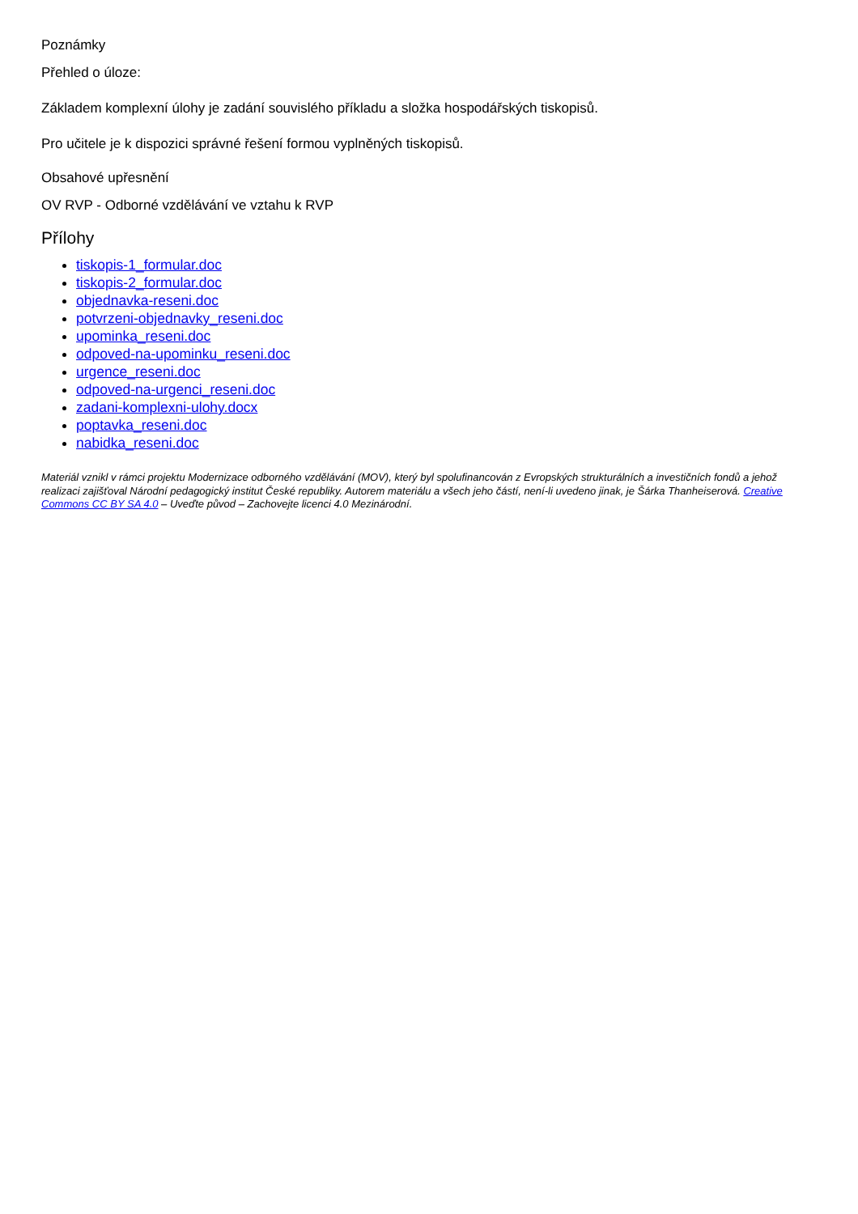Poznámky
Přehled o úloze:
Základem komplexní úlohy je zadání souvislého příkladu a složka hospodářských tiskopisů.
Pro učitele je k dispozici správné řešení formou vyplněných tiskopisů.
Obsahové upřesnění
OV RVP - Odborné vzdělávání ve vztahu k RVP
Přílohy
tiskopis-1_formular.doc
tiskopis-2_formular.doc
objednavka-reseni.doc
potvrzeni-objednavky_reseni.doc
upominka_reseni.doc
odpoved-na-upominku_reseni.doc
urgence_reseni.doc
odpoved-na-urgenci_reseni.doc
zadani-komplexni-ulohy.docx
poptavka_reseni.doc
nabidka_reseni.doc
Materiál vznikl v rámci projektu Modernizace odborného vzdělávání (MOV), který byl spolufinancován z Evropských strukturálních a investičních fondů a jehož realizaci zajišťoval Národní pedagogický institut České republiky. Autorem materiálu a všech jeho částí, není-li uvedeno jinak, je Šárka Thanheiserová. Creative Commons CC BY SA 4.0 – Uveďte původ – Zachovejte licenci 4.0 Mezinárodní.